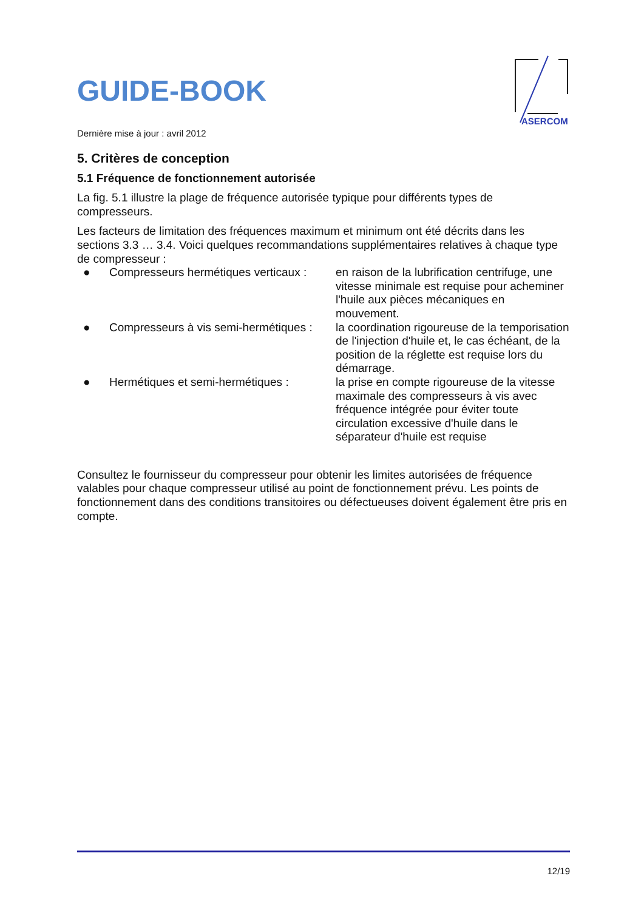GUIDE-BOOK
Dernière mise à jour : avril 2012
5. Critères de conception
5.1 Fréquence de fonctionnement autorisée
La fig. 5.1 illustre la plage de fréquence autorisée typique pour différents types de compresseurs.
Les facteurs de limitation des fréquences maximum et minimum ont été décrits dans les sections 3.3 … 3.4. Voici quelques recommandations supplémentaires relatives à chaque type de compresseur :
| ● | Compresseurs hermétiques verticaux : | en raison de la lubrification centrifuge, une vitesse minimale est requise pour acheminer l'huile aux pièces mécaniques en mouvement. |
| ● | Compresseurs à vis semi-hermétiques : | la coordination rigoureuse de la temporisation de l'injection d'huile et, le cas échéant, de la position de la réglette est requise lors du démarrage. |
| ● | Hermétiques et semi-hermétiques : | la prise en compte rigoureuse de la vitesse maximale des compresseurs à vis avec fréquence intégrée pour éviter toute circulation excessive d'huile dans le séparateur d'huile est requise |
Consultez le fournisseur du compresseur pour obtenir les limites autorisées de fréquence valables pour chaque compresseur utilisé au point de fonctionnement prévu. Les points de fonctionnement dans des conditions transitoires ou défectueuses doivent également être pris en compte.
ASERCOM
12/19